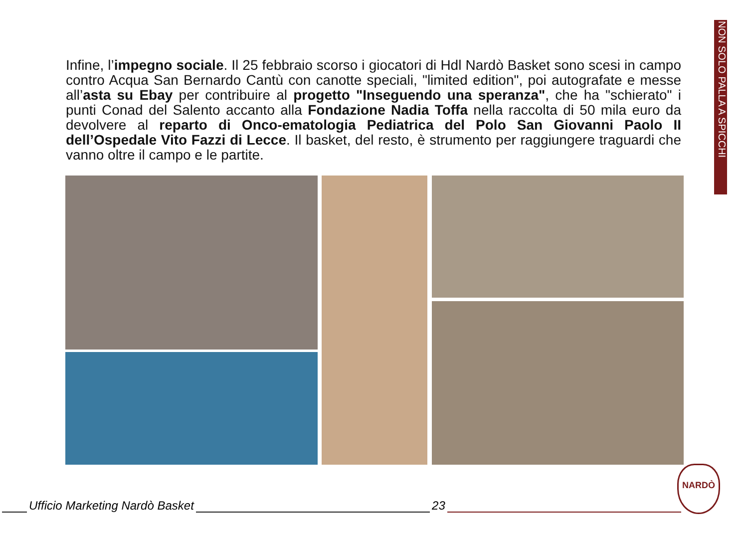NON SOLO PALLA A SPICCHI
Infine, l’impegno sociale. Il 25 febbraio scorso i giocatori di Hdl Nardò Basket sono scesi in campo contro Acqua San Bernardo Cantù con canotte speciali, "limited edition", poi autografate e messe all’asta su Ebay per contribuire al progetto "Inseguendo una speranza", che ha "schierato" i punti Conad del Salento accanto alla Fondazione Nadia Toffa nella raccolta di 50 mila euro da devolvere al reparto di Onco-ematologia Pediatrica del Polo San Giovanni Paolo II dell’Ospedale Vito Fazzi di Lecce. Il basket, del resto, è strumento per raggiungere traguardi che vanno oltre il campo e le partite.
NARDÒ
Ufficio Marketing Nardò Basket
23